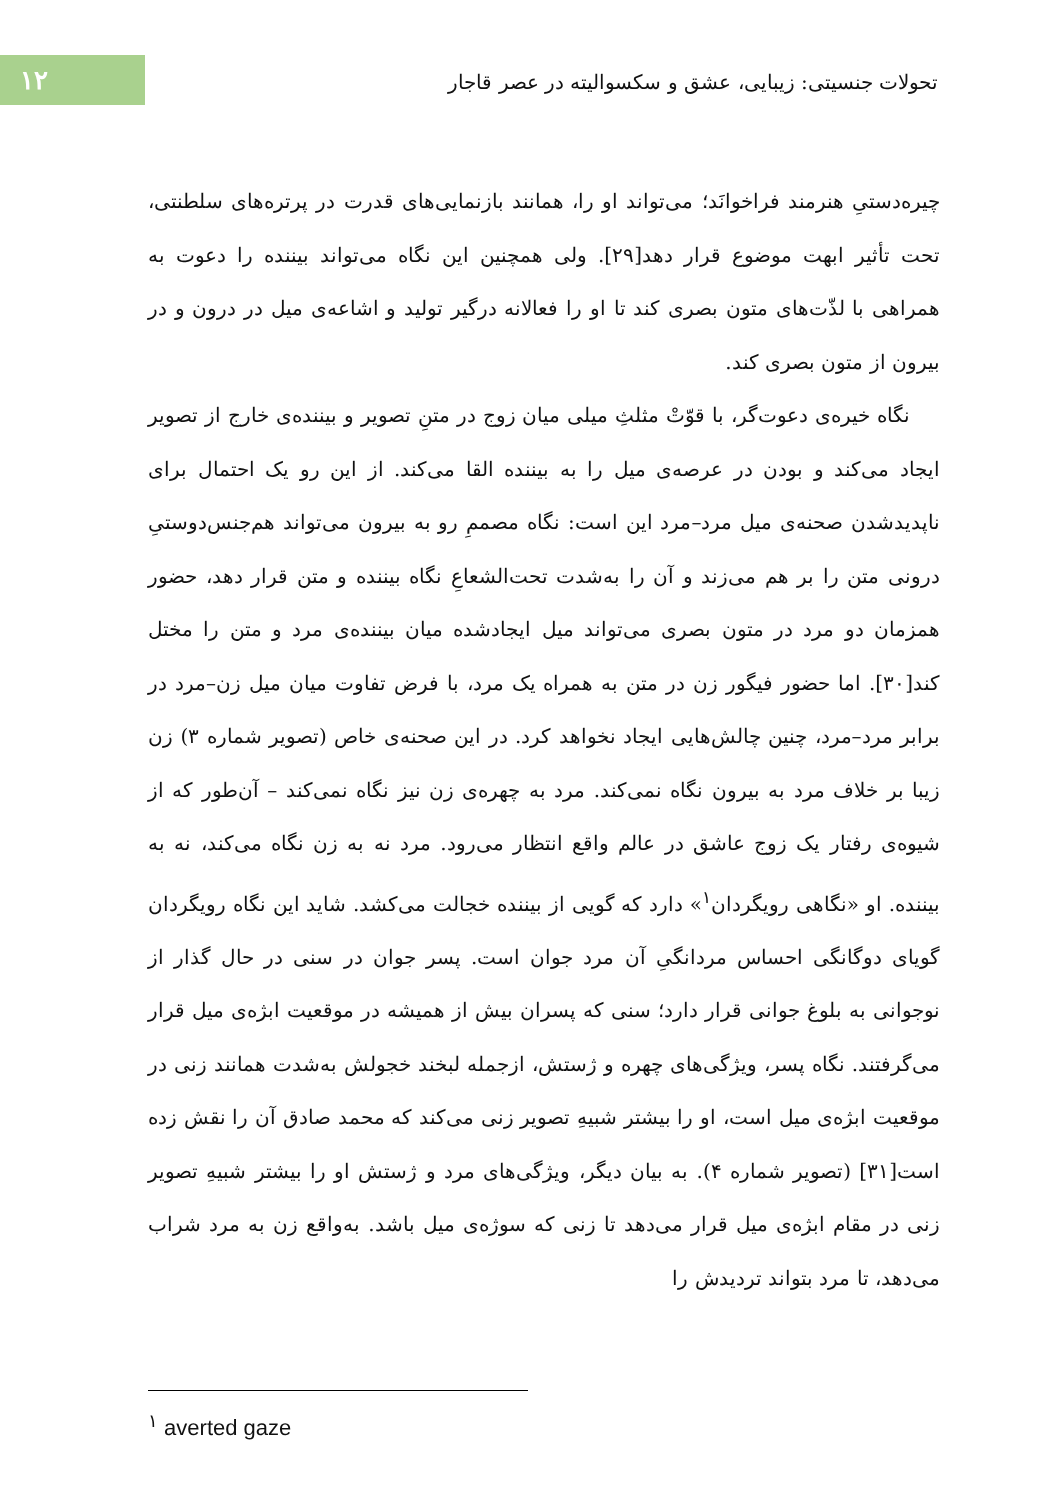۱۲
تحولات جنسیتی: زیبایی، عشق و سکسوالیته در عصر قاجار
چیره‌دستیِ هنرمند فراخوانَد؛ می‌تواند او را، همانند بازنمایی‌های قدرت در پرتره‌های سلطنتی، تحت تأثیر ابهت موضوع قرار دهد[۲۹]. ولی همچنین این نگاه می‌تواند بیننده را دعوت به همراهی با لذّت‌های متون بصری کند تا او را فعالانه درگیر تولید و اشاعه‌ی میل در درون و در بیرون از متون بصری کند.
نگاه خیره‌ی دعوت‌گر، با قوّتْ مثلثِ میلی میان زوج در متنِ تصویر و بیننده‌ی خارج از تصویر ایجاد می‌کند و بودن در عرصه‌ی میل را به بیننده القا می‌کند. از این رو یک احتمال برای ناپدیدشدن صحنه‌ی میل مرد–مرد این است: نگاه مصممِ رو به بیرون می‌تواند هم‌جنس‌دوستیِ درونی متن را بر هم می‌زند و آن را به‌شدت تحت‌الشعاعِ نگاه بیننده و متن قرار دهد، حضور همزمان دو مرد در متون بصری می‌تواند میل ایجادشده میان بیننده‌ی مرد و متن را مختل کند[۳۰]. اما حضور فیگور زن در متن به همراه یک مرد، با فرض تفاوت میان میل زن–مرد در برابر مرد–مرد، چنین چالش‌هایی ایجاد نخواهد کرد. در این صحنه‌ی خاص (تصویر شماره ۳) زن زیبا بر خلاف مرد به بیرون نگاه نمی‌کند. مرد به چهره‌ی زن نیز نگاه نمی‌کند – آن‌طور که از شیوه‌ی رفتار یک زوج عاشق در عالم واقع انتظار می‌رود. مرد نه به زن نگاه می‌کند، نه به بیننده. او «نگاهی رویگردان<sup>۱</sup>» دارد که گویی از بیننده خجالت می‌کشد. شاید این نگاه رویگردان گویای دوگانگی احساس مردانگیِ آن مرد جوان است. پسر جوان در سنی در حال گذار از نوجوانی به بلوغ جوانی قرار دارد؛ سنی که پسران بیش از همیشه در موقعیت ابژه‌ی میل قرار می‌گرفتند. نگاه پسر، ویژگی‌های چهره و ژستش، ازجمله لبخند خجولش به‌شدت همانند زنی در موقعیت ابژه‌ی میل است، او را بیشتر شبیهِ تصویر زنی می‌کند که محمد صادق آن را نقش زده است[۳۱] (تصویر شماره ۴). به بیان دیگر، ویژگی‌های مرد و ژستش او را بیشتر شبیهِ تصویر زنی در مقام ابژه‌ی میل قرار می‌دهد تا زنی که سوژه‌ی میل باشد. به‌واقع زن به مرد شراب می‌دهد، تا مرد بتواند تردیدش را
<sup>۱</sup> averted gaze